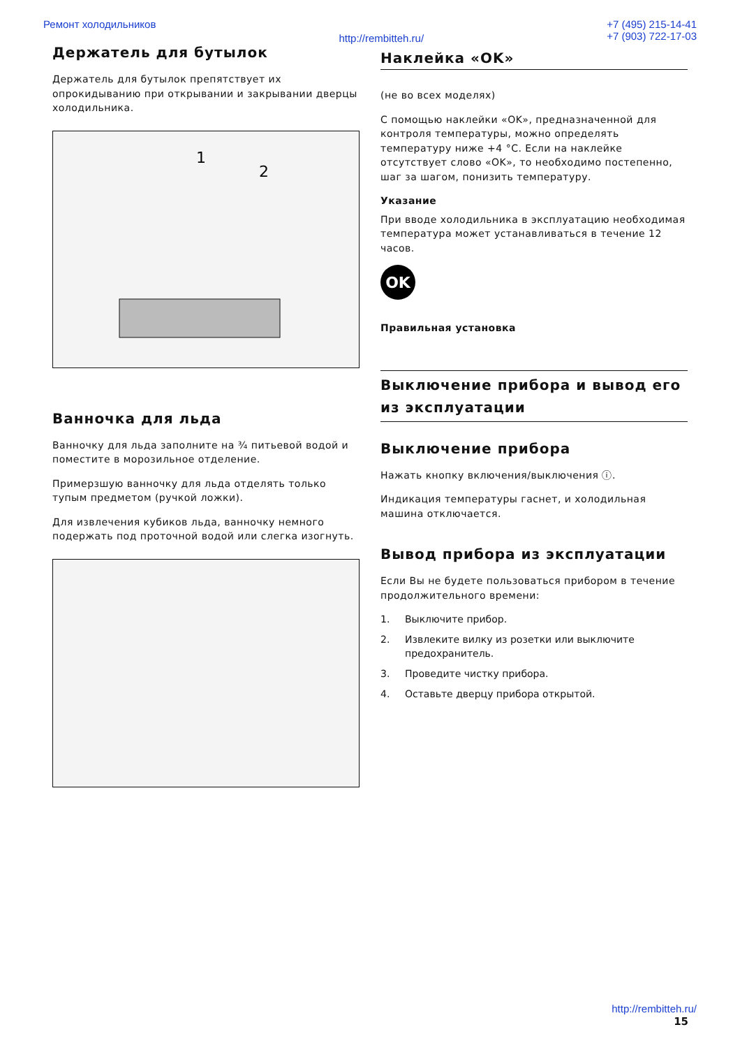Ремонт холодильников http://rembitteh.ru/ +7 (495) 215-14-41
+7 (903) 722-17-03
Держатель для бутылок
Держатель для бутылок препятствует их опрокидыванию при открывании и закрывании дверцы холодильника.
1
2
Ванночка для льда
Ванночку для льда заполните на ¾ питьевой водой и поместите в морозильное отделение.
Примерзшую ванночку для льда отделять только тупым предметом (ручкой ложки).
Для извлечения кубиков льда, ванночку немного подержать под проточной водой или слегка изогнуть.
Наклейка «OK»
(не во всех моделях)
С помощью наклейки «OK», предназначенной для контроля температуры, можно определять температуру ниже +4 °C. Если на наклейке отсутствует слово «OK», то необходимо постепенно, шаг за шагом, понизить температуру.
Указание
При вводе холодильника в эксплуатацию необходимая температура может устанавливаться в течение 12 часов.
OK
Правильная установка
Выключение прибора и вывод его из эксплуатации
Выключение прибора
Нажать кнопку включения/выключения ⓘ.
Индикация температуры гаснет, и холодильная машина отключается.
Вывод прибора из эксплуатации
Если Вы не будете пользоваться прибором в течение продолжительного времени:
1. Выключите прибор.
2. Извлеките вилку из розетки или выключите предохранитель.
3. Проведите чистку прибора.
4. Оставьте дверцу прибора открытой.
http://rembitteh.ru/
15